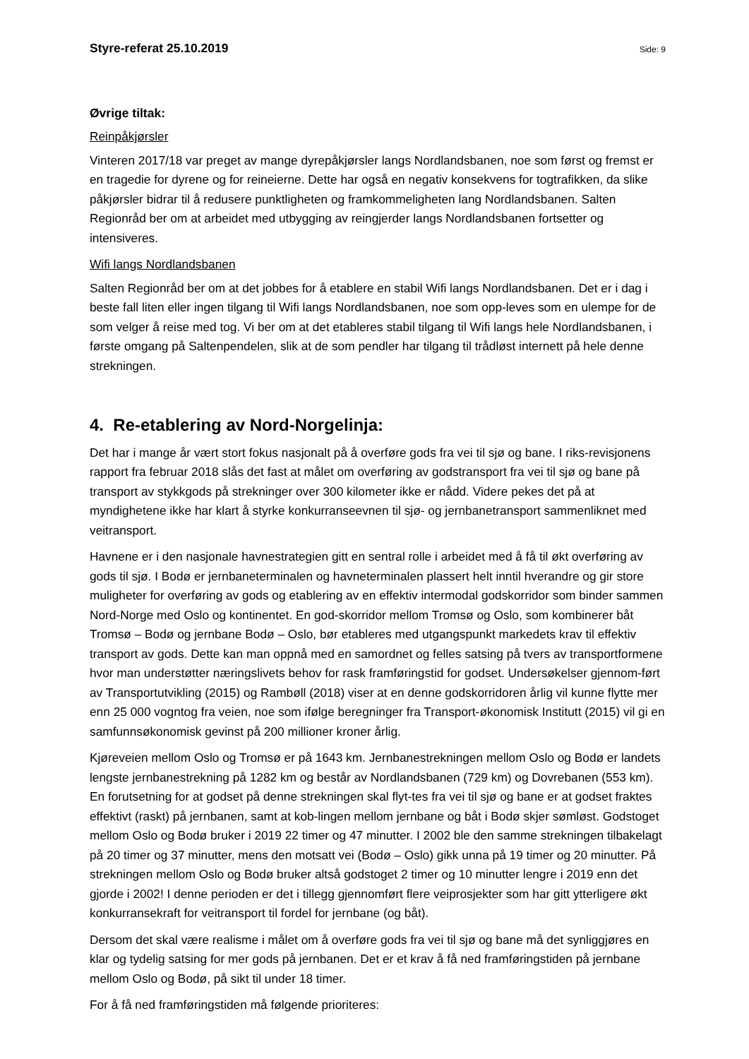Styre-referat 25.10.2019 Side: 9
Øvrige tiltak:
Reinpåkjørsler
Vinteren 2017/18 var preget av mange dyrepåkjørsler langs Nordlandsbanen, noe som først og fremst er en tragedie for dyrene og for reineierne. Dette har også en negativ konsekvens for togtrafikken, da slike påkjørsler bidrar til å redusere punktligheten og framkommeligheten lang Nordlandsbanen. Salten Regionråd ber om at arbeidet med utbygging av reingjerder langs Nordlandsbanen fortsetter og intensiveres.
Wifi langs Nordlandsbanen
Salten Regionråd ber om at det jobbes for å etablere en stabil Wifi langs Nordlandsbanen. Det er i dag i beste fall liten eller ingen tilgang til Wifi langs Nordlandsbanen, noe som opp-leves som en ulempe for de som velger å reise med tog. Vi ber om at det etableres stabil tilgang til Wifi langs hele Nordlandsbanen, i første omgang på Saltenpendelen, slik at de som pendler har tilgang til trådløst internett på hele denne strekningen.
4. Re-etablering av Nord-Norgelinja:
Det har i mange år vært stort fokus nasjonalt på å overføre gods fra vei til sjø og bane. I riks-revisjonens rapport fra februar 2018 slås det fast at målet om overføring av godstransport fra vei til sjø og bane på transport av stykkgods på strekninger over 300 kilometer ikke er nådd. Videre pekes det på at myndighetene ikke har klart å styrke konkurranseevnen til sjø- og jernbanetransport sammenliknet med veitransport.
Havnene er i den nasjonale havnestrategien gitt en sentral rolle i arbeidet med å få til økt overføring av gods til sjø. I Bodø er jernbaneterminalen og havneterminalen plassert helt inntil hverandre og gir store muligheter for overføring av gods og etablering av en effektiv intermodal godskorridor som binder sammen Nord-Norge med Oslo og kontinentet. En god-skorridor mellom Tromsø og Oslo, som kombinerer båt Tromsø – Bodø og jernbane Bodø – Oslo, bør etableres med utgangspunkt markedets krav til effektiv transport av gods. Dette kan man oppnå med en samordnet og felles satsing på tvers av transportformene hvor man understøtter næringslivets behov for rask framføringstid for godset. Undersøkelser gjennom-ført av Transportutvikling (2015) og Rambøll (2018) viser at en denne godskorridoren årlig vil kunne flytte mer enn 25 000 vogntog fra veien, noe som ifølge beregninger fra Transport-økonomisk Institutt (2015) vil gi en samfunnsøkonomisk gevinst på 200 millioner kroner årlig.
Kjøreveien mellom Oslo og Tromsø er på 1643 km. Jernbanestrekningen mellom Oslo og Bodø er landets lengste jernbanestrekning på 1282 km og består av Nordlandsbanen (729 km) og Dovrebanen (553 km). En forutsetning for at godset på denne strekningen skal flyt-tes fra vei til sjø og bane er at godset fraktes effektivt (raskt) på jernbanen, samt at kob-lingen mellom jernbane og båt i Bodø skjer sømløst. Godstoget mellom Oslo og Bodø bruker i 2019 22 timer og 47 minutter. I 2002 ble den samme strekningen tilbakelagt på 20 timer og 37 minutter, mens den motsatt vei (Bodø – Oslo) gikk unna på 19 timer og 20 minutter. På strekningen mellom Oslo og Bodø bruker altså godstoget 2 timer og 10 minutter lengre i 2019 enn det gjorde i 2002! I denne perioden er det i tillegg gjennomført flere veiprosjekter som har gitt ytterligere økt konkurransekraft for veitransport til fordel for jernbane (og båt).
Dersom det skal være realisme i målet om å overføre gods fra vei til sjø og bane må det synliggjøres en klar og tydelig satsing for mer gods på jernbanen. Det er et krav å få ned framføringstiden på jernbane mellom Oslo og Bodø, på sikt til under 18 timer.
For å få ned framføringstiden må følgende prioriteres: